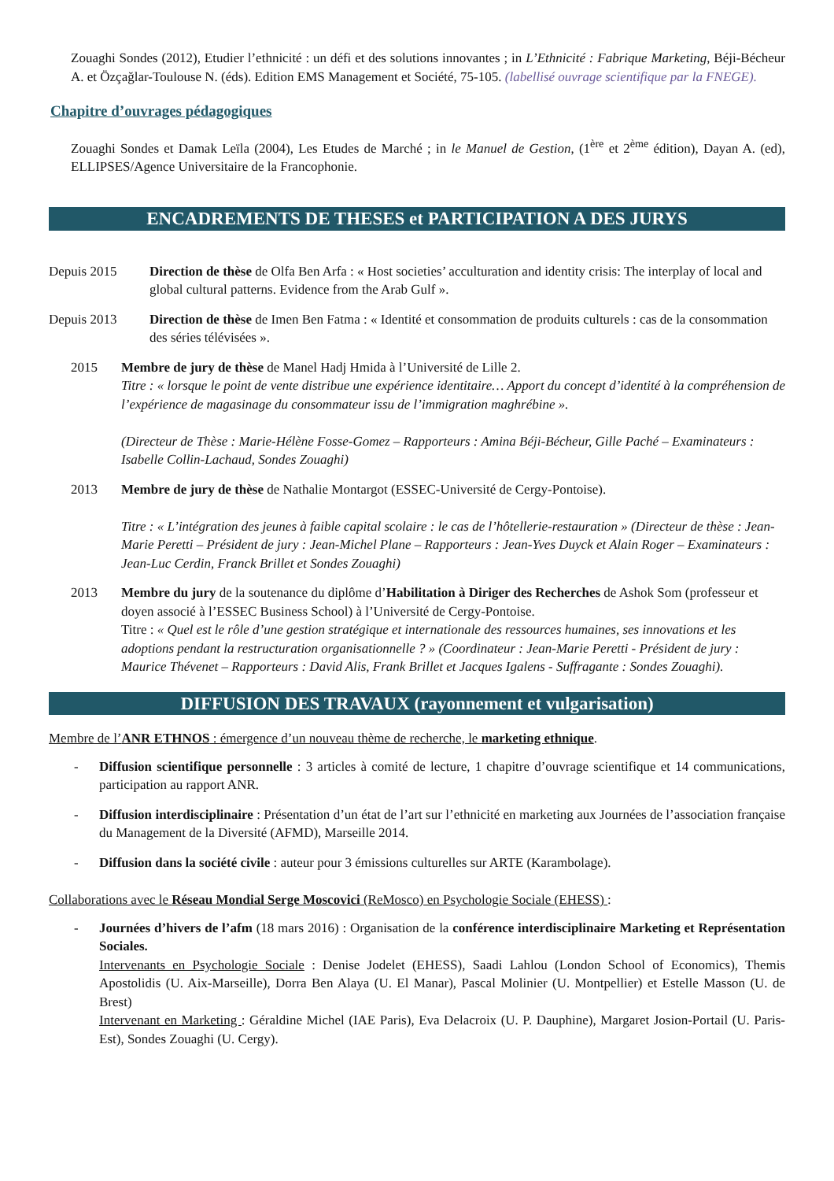Zouaghi Sondes (2012), Etudier l’ethnicité : un défi et des solutions innovantes ; in L’Ethnicité : Fabrique Marketing, Béji-Bécheur A. et Özçağlar-Toulouse N. (éds). Edition EMS Management et Société, 75-105. (labellisé ouvrage scientifique par la FNEGE).
Chapitre d’ouvrages pédagogiques
Zouaghi Sondes et Damak Leïla (2004), Les Etudes de Marché ; in le Manuel de Gestion, (1<sup>ère</sup> et 2<sup>ème</sup> édition), Dayan A. (ed), ELLIPSES/Agence Universitaire de la Francophonie.
ENCADREMENTS DE THESES et PARTICIPATION A DES JURYS
Depuis 2015 Direction de thèse de Olfa Ben Arfa : « Host societies’ acculturation and identity crisis: The interplay of local and global cultural patterns. Evidence from the Arab Gulf ».
Depuis 2013 Direction de thèse de Imen Ben Fatma : « Identité et consommation de produits culturels : cas de la consommation des séries télévisées ».
2015 Membre de jury de thèse de Manel Hadj Hmida à l’Université de Lille 2.
Titre : « lorsque le point de vente distribue une expérience identitaire… Apport du concept d’identité à la compréhension de l’expérience de magasinage du consommateur issu de l’immigration maghrébine ».
(Directeur de Thèse : Marie-Hélène Fosse-Gomez – Rapporteurs : Amina Béji-Bécheur, Gille Paché – Examinateurs : Isabelle Collin-Lachaud, Sondes Zouaghi)
2013 Membre de jury de thèse de Nathalie Montargot (ESSEC-Université de Cergy-Pontoise).
Titre : « L’intégration des jeunes à faible capital scolaire : le cas de l’hôtellerie-restauration » (Directeur de thèse : Jean-Marie Peretti – Président de jury : Jean-Michel Plane – Rapporteurs : Jean-Yves Duyck et Alain Roger – Examinateurs : Jean-Luc Cerdin, Franck Brillet et Sondes Zouaghi)
2013 Membre du jury de la soutenance du diplôme d’Habilitation à Diriger des Recherches de Ashok Som (professeur et doyen associé à l’ESSEC Business School) à l’Université de Cergy-Pontoise.
Titre : « Quel est le rôle d’une gestion stratégique et internationale des ressources humaines, ses innovations et les adoptions pendant la restructuration organisationnelle ? » (Coordinateur : Jean-Marie Peretti - Président de jury : Maurice Thévenet – Rapporteurs : David Alis, Frank Brillet et Jacques Igalens - Suffragante : Sondes Zouaghi).
DIFFUSION DES TRAVAUX (rayonnement et vulgarisation)
Membre de l’ANR ETHNOS : émergence d’un nouveau thème de recherche, le marketing ethnique.
- Diffusion scientifique personnelle : 3 articles à comité de lecture, 1 chapitre d’ouvrage scientifique et 14 communications, participation au rapport ANR.
- Diffusion interdisciplinaire : Présentation d’un état de l’art sur l’ethnicité en marketing aux Journées de l’association française du Management de la Diversité (AFMD), Marseille 2014.
- Diffusion dans la société civile : auteur pour 3 émissions culturelles sur ARTE (Karambolage).
Collaborations avec le Réseau Mondial Serge Moscovici (ReMosco) en Psychologie Sociale (EHESS) :
- Journées d’hivers de l’afm (18 mars 2016) : Organisation de la conférence interdisciplinaire Marketing et Représentation Sociales.
Intervenants en Psychologie Sociale : Denise Jodelet (EHESS), Saadi Lahlou (London School of Economics), Themis Apostolidis (U. Aix-Marseille), Dorra Ben Alaya (U. El Manar), Pascal Molinier (U. Montpellier) et Estelle Masson (U. de Brest)
Intervenant en Marketing : Géraldine Michel (IAE Paris), Eva Delacroix (U. P. Dauphine), Margaret Josion-Portail (U. Paris-Est), Sondes Zouaghi (U. Cergy).